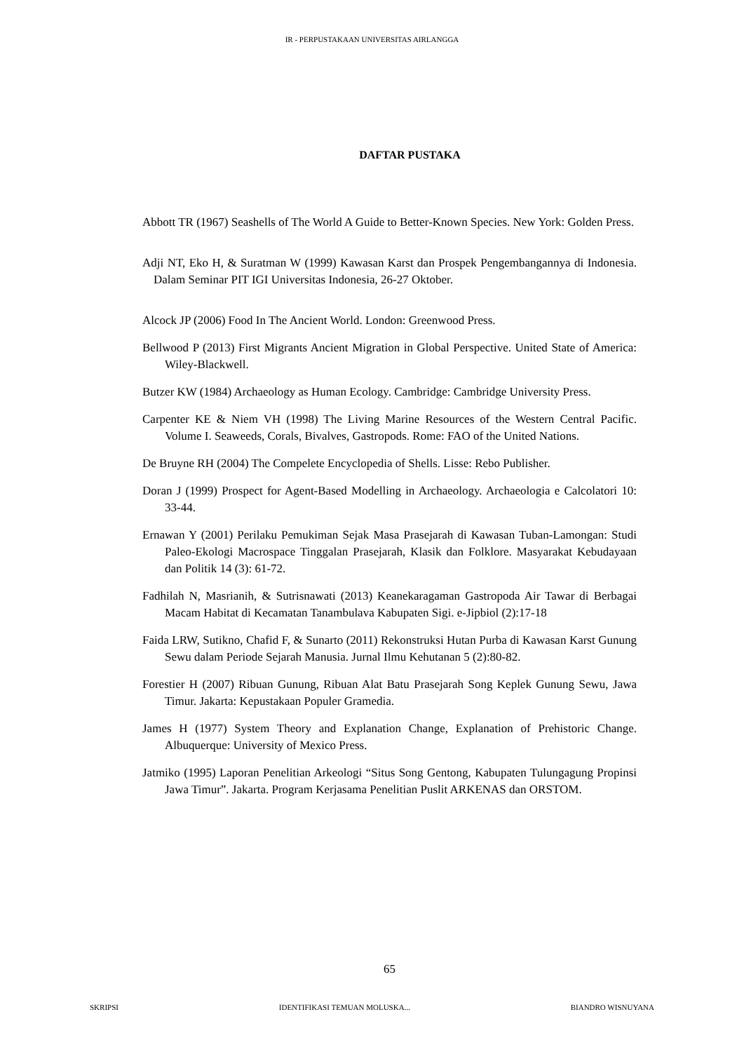IR - PERPUSTAKAAN UNIVERSITAS AIRLANGGA
DAFTAR PUSTAKA
Abbott TR (1967) Seashells of The World A Guide to Better-Known Species. New York: Golden Press.
Adji NT, Eko H, & Suratman W (1999) Kawasan Karst dan Prospek Pengembangannya di Indonesia. Dalam Seminar PIT IGI Universitas Indonesia, 26-27 Oktober.
Alcock JP (2006) Food In The Ancient World. London: Greenwood Press.
Bellwood P (2013) First Migrants Ancient Migration in Global Perspective. United State of America: Wiley-Blackwell.
Butzer KW (1984) Archaeology as Human Ecology. Cambridge: Cambridge University Press.
Carpenter KE & Niem VH (1998) The Living Marine Resources of the Western Central Pacific. Volume I. Seaweeds, Corals, Bivalves, Gastropods. Rome: FAO of the United Nations.
De Bruyne RH (2004) The Compelete Encyclopedia of Shells. Lisse: Rebo Publisher.
Doran J (1999) Prospect for Agent-Based Modelling in Archaeology. Archaeologia e Calcolatori 10: 33-44.
Ernawan Y (2001) Perilaku Pemukiman Sejak Masa Prasejarah di Kawasan Tuban-Lamongan: Studi Paleo-Ekologi Macrospace Tinggalan Prasejarah, Klasik dan Folklore. Masyarakat Kebudayaan dan Politik 14 (3): 61-72.
Fadhilah N, Masrianih, & Sutrisnawati (2013) Keanekaragaman Gastropoda Air Tawar di Berbagai Macam Habitat di Kecamatan Tanambulava Kabupaten Sigi. e-Jipbiol (2):17-18
Faida LRW, Sutikno, Chafid F, & Sunarto (2011) Rekonstruksi Hutan Purba di Kawasan Karst Gunung Sewu dalam Periode Sejarah Manusia. Jurnal Ilmu Kehutanan 5 (2):80-82.
Forestier H (2007) Ribuan Gunung, Ribuan Alat Batu Prasejarah Song Keplek Gunung Sewu, Jawa Timur. Jakarta: Kepustakaan Populer Gramedia.
James H (1977) System Theory and Explanation Change, Explanation of Prehistoric Change. Albuquerque: University of Mexico Press.
Jatmiko (1995) Laporan Penelitian Arkeologi “Situs Song Gentong, Kabupaten Tulungagung Propinsi Jawa Timur”. Jakarta. Program Kerjasama Penelitian Puslit ARKENAS dan ORSTOM.
65
SKRIPSI IDENTIFIKASI TEMUAN MOLUSKA... BIANDRO WISNUYANA